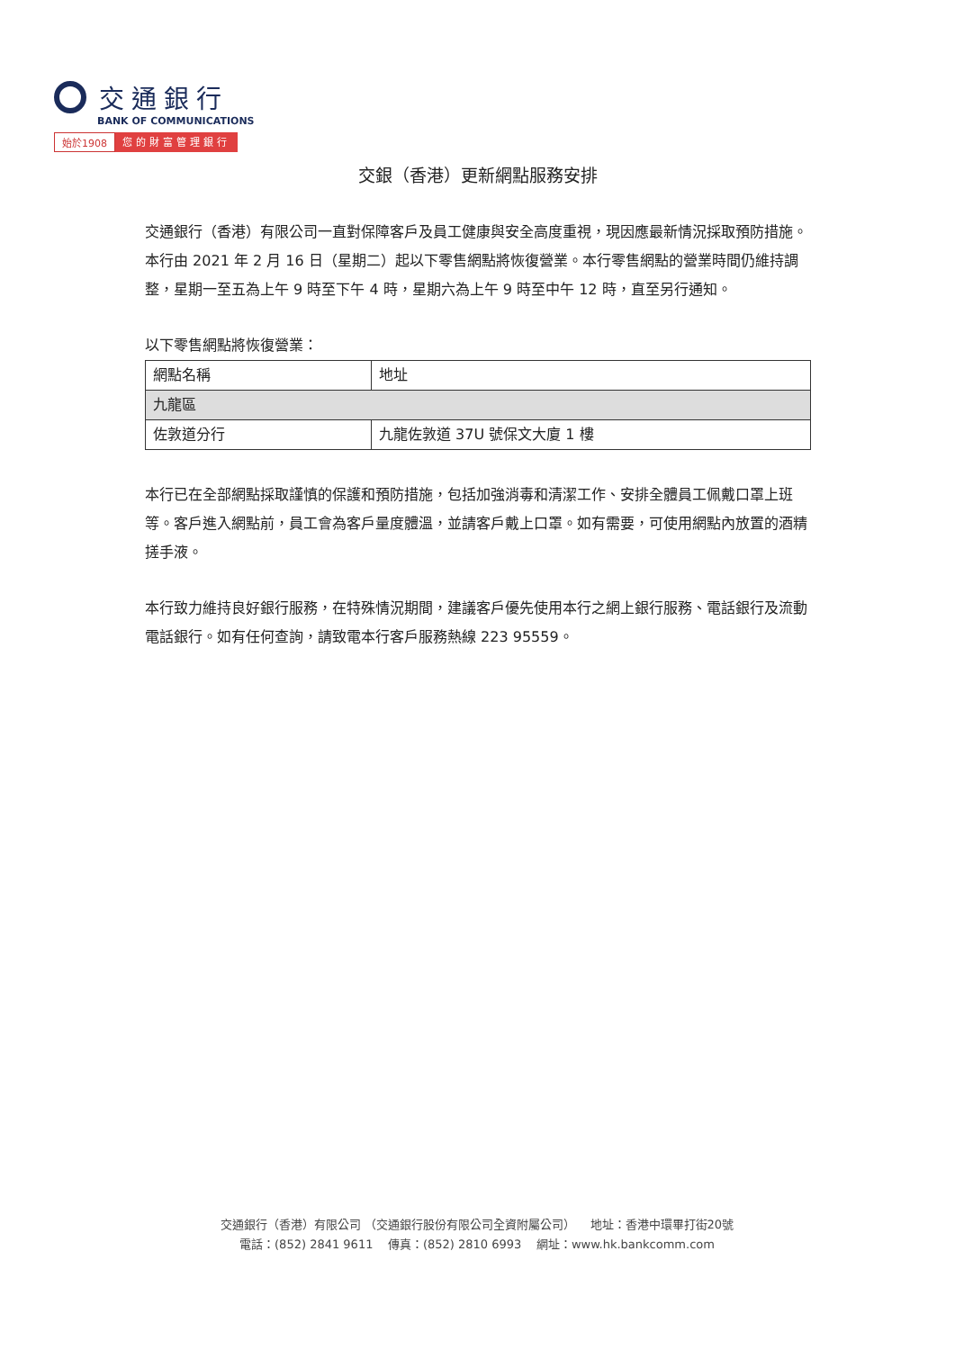交通銀行
BANK OF COMMUNICATIONS
始於1908 您的財富管理銀行
交銀（香港）更新網點服務安排
交通銀行（香港）有限公司一直對保障客戶及員工健康與安全高度重視，現因應最新情況採取預防措施。本行由 2021 年 2 月 16 日（星期二）起以下零售網點將恢復營業。本行零售網點的營業時間仍維持調整，星期一至五為上午 9 時至下午 4 時，星期六為上午 9 時至中午 12 時，直至另行通知。
以下零售網點將恢復營業：
| 網點名稱 | 地址 |
| --- | --- |
| 九龍區 | |
| 佐敦道分行 | 九龍佐敦道 37U 號保文大廈 1 樓 |
本行已在全部網點採取謹慎的保護和預防措施，包括加強消毒和清潔工作、安排全體員工佩戴口罩上班等。客戶進入網點前，員工會為客戶量度體溫，並請客戶戴上口罩。如有需要，可使用網點內放置的酒精搓手液。
本行致力維持良好銀行服務，在特殊情況期間，建議客戶優先使用本行之網上銀行服務、電話銀行及流動電話銀行。如有任何查詢，請致電本行客戶服務熱線 223 95559。
交通銀行（香港）有限公司 （交通銀行股份有限公司全資附屬公司） 地址：香港中環畢打街20號
電話：(852) 2841 9611 傳真：(852) 2810 6993 網址：www.hk.bankcomm.com